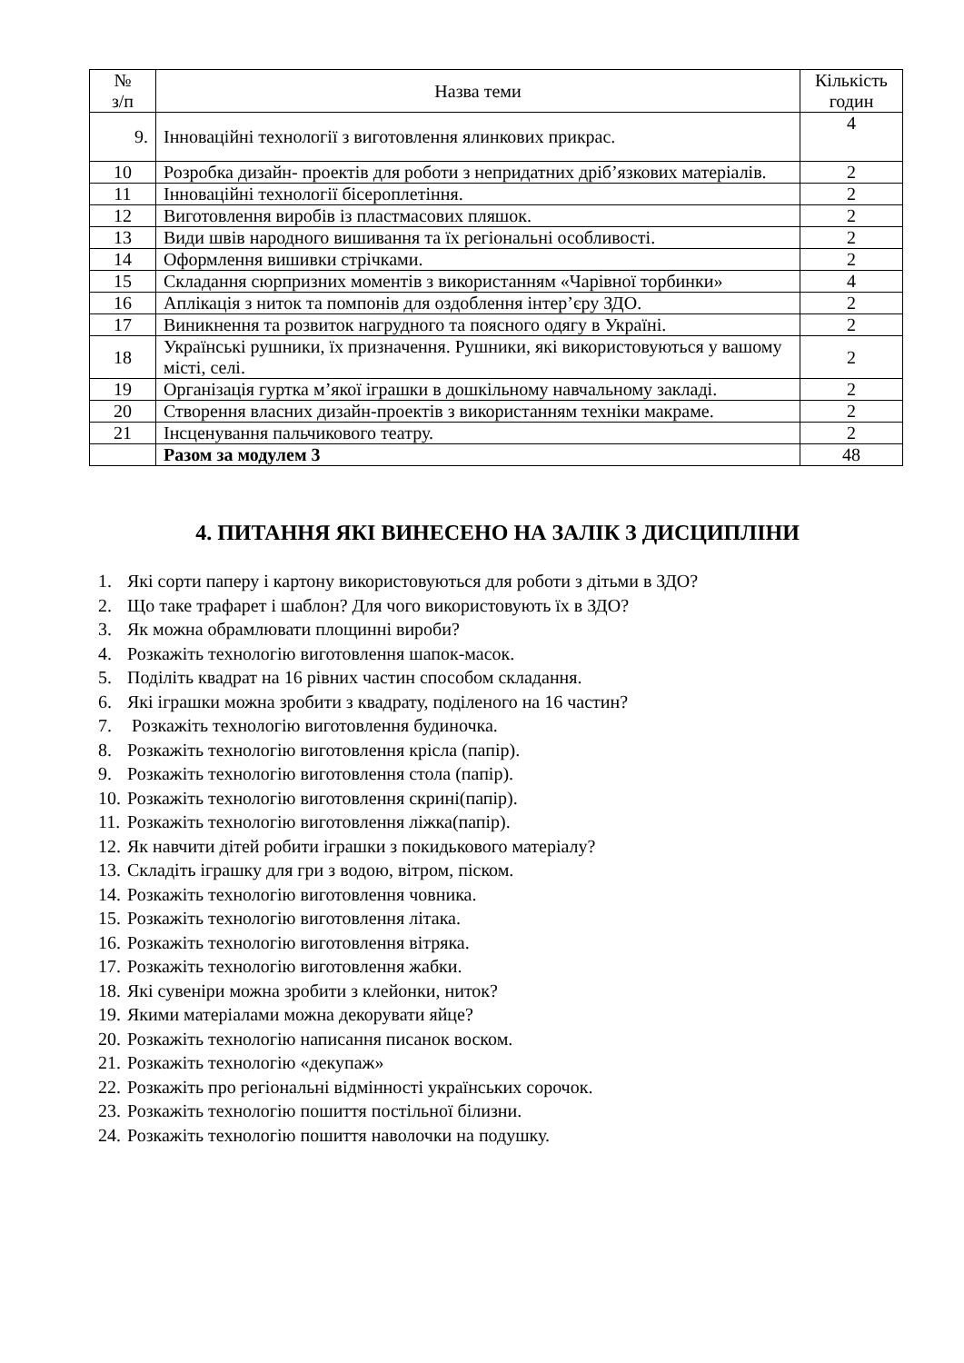| № з/п | Назва теми | Кількість годин |
| --- | --- | --- |
| 9. | Інноваційні технології з виготовлення ялинкових прикрас. | 4 |
| 10 | Розробка дизайн- проектів для роботи з непридатних дріб’язкових матеріалів. | 2 |
| 11 | Інноваційні технології бісероплетіння. | 2 |
| 12 | Виготовлення виробів із пластмасових пляшок. | 2 |
| 13 | Види швів народного вишивання та їх регіональні особливості. | 2 |
| 14 | Оформлення вишивки стрічками. | 2 |
| 15 | Складання сюрпризних моментів з використанням «Чарівної торбинки» | 4 |
| 16 | Аплікація з ниток та помпонів для оздоблення інтер’єру ЗДО. | 2 |
| 17 | Виникнення та розвиток нагрудного та поясного одягу в Україні. | 2 |
| 18 | Українські рушники, їх призначення. Рушники, які використовуються у вашому місті, селі. | 2 |
| 19 | Організація гуртка м’якої іграшки в дошкільному навчальному закладі. | 2 |
| 20 | Створення власних дизайн-проектів з використанням техніки макраме. | 2 |
| 21 | Інсценування пальчикового театру. | 2 |
| | Разом за модулем 3 | 48 |
4. ПИТАННЯ ЯКІ ВИНЕСЕНО НА ЗАЛІК З ДИСЦИПЛІНИ
1. Які сорти паперу і картону використовуються для роботи з дітьми в ЗДО?
2. Що таке трафарет і шаблон? Для чого використовують їх в ЗДО?
3. Як можна обрамлювати площинні вироби?
4. Розкажіть технологію виготовлення шапок-масок.
5. Поділіть квадрат на 16 рівних частин способом складання.
6. Які іграшки можна зробити з квадрату, поділеного на 16 частин?
7. Розкажіть технологію виготовлення будиночка.
8. Розкажіть технологію виготовлення крісла (папір).
9. Розкажіть технологію виготовлення стола (папір).
10. Розкажіть технологію виготовлення скрині(папір).
11. Розкажіть технологію виготовлення ліжка(папір).
12. Як навчити дітей робити іграшки з покидькового матеріалу?
13. Складіть іграшку для гри з водою, вітром, піском.
14. Розкажіть технологію виготовлення човника.
15. Розкажіть технологію виготовлення літака.
16. Розкажіть технологію виготовлення вітряка.
17. Розкажіть технологію виготовлення жабки.
18. Які сувеніри можна зробити з клейонки, ниток?
19. Якими матеріалами можна декорувати яйце?
20. Розкажіть технологію написання писанок воском.
21. Розкажіть технологію «декупаж»
22. Розкажіть про регіональні відмінності українських сорочок.
23. Розкажіть технологію пошиття постільної білизни.
24. Розкажіть технологію пошиття наволочки на подушку.